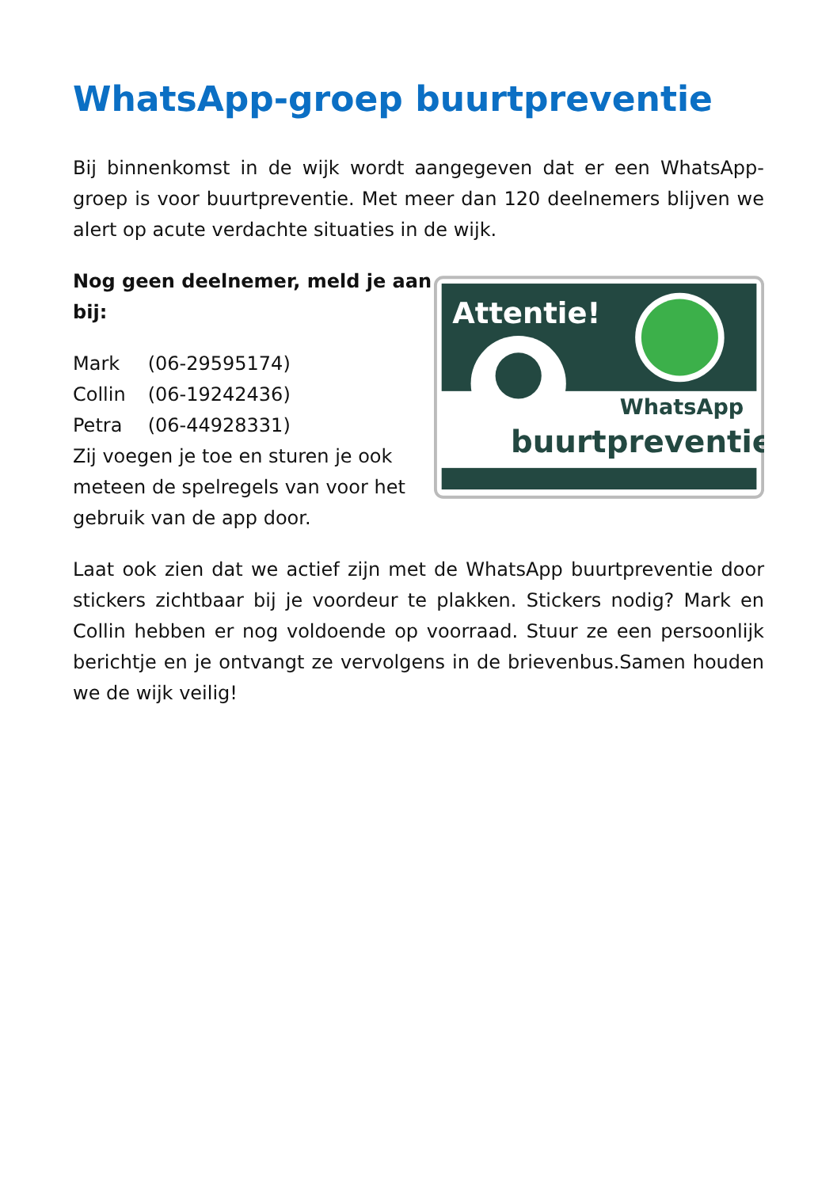WhatsApp-groep buurtpreventie
Bij binnenkomst in de wijk wordt aangegeven dat er een WhatsApp-groep is voor buurtpreventie. Met meer dan 120 deelnemers blijven we alert op acute verdachte situaties in de wijk.
Nog geen deelnemer, meld je aan bij:
| Mark | (06-29595174) |
| Collin | (06-19242436) |
| Petra | (06-44928331) |
Zij voegen je toe en sturen je ook meteen de spelregels van voor het gebruik van de app door.
Attentie!
WhatsApp
buurtpreventie
Laat ook zien dat we actief zijn met de WhatsApp buurtpreventie door stickers zichtbaar bij je voordeur te plakken. Stickers nodig? Mark en Collin hebben er nog voldoende op voorraad. Stuur ze een persoonlijk berichtje en je ontvangt ze vervolgens in de brievenbus.Samen houden we de wijk veilig!